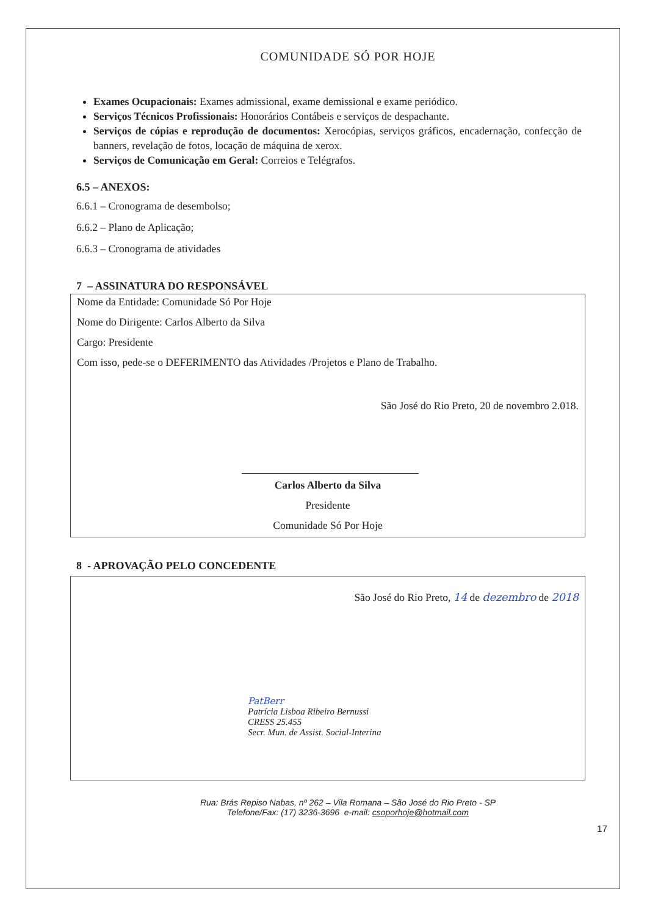COMUNIDADE SÓ POR HOJE
Exames Ocupacionais: Exames admissional, exame demissional e exame periódico.
Serviços Técnicos Profissionais: Honorários Contábeis e serviços de despachante.
Serviços de cópias e reprodução de documentos: Xerocópias, serviços gráficos, encadernação, confecção de banners, revelação de fotos, locação de máquina de xerox.
Serviços de Comunicação em Geral: Correios e Telégrafos.
6.5 – ANEXOS:
6.6.1 – Cronograma de desembolso;
6.6.2 – Plano de Aplicação;
6.6.3 – Cronograma de atividades
7 – ASSINATURA DO RESPONSÁVEL
Nome da Entidade: Comunidade Só Por Hoje
Nome do Dirigente: Carlos Alberto da Silva
Cargo: Presidente
Com isso, pede-se o DEFERIMENTO das Atividades /Projetos e Plano de Trabalho.
São José do Rio Preto, 20 de novembro 2.018.
Carlos Alberto da Silva
Presidente
Comunidade Só Por Hoje
8 - APROVAÇÃO PELO CONCEDENTE
São José do Rio Preto, 14 de dezembro de 2018
PatBerr
Patrícia Lisboa Ribeiro Bernussi
CRESS 25.455
Secr. Mun. de Assist. Social-Interina
Rua: Brás Repiso Nabas, nº 262 – Vila Romana – São José do Rio Preto - SP
Telefone/Fax: (17) 3236-3696 e-mail: csoporhoje@hotmail.com
17